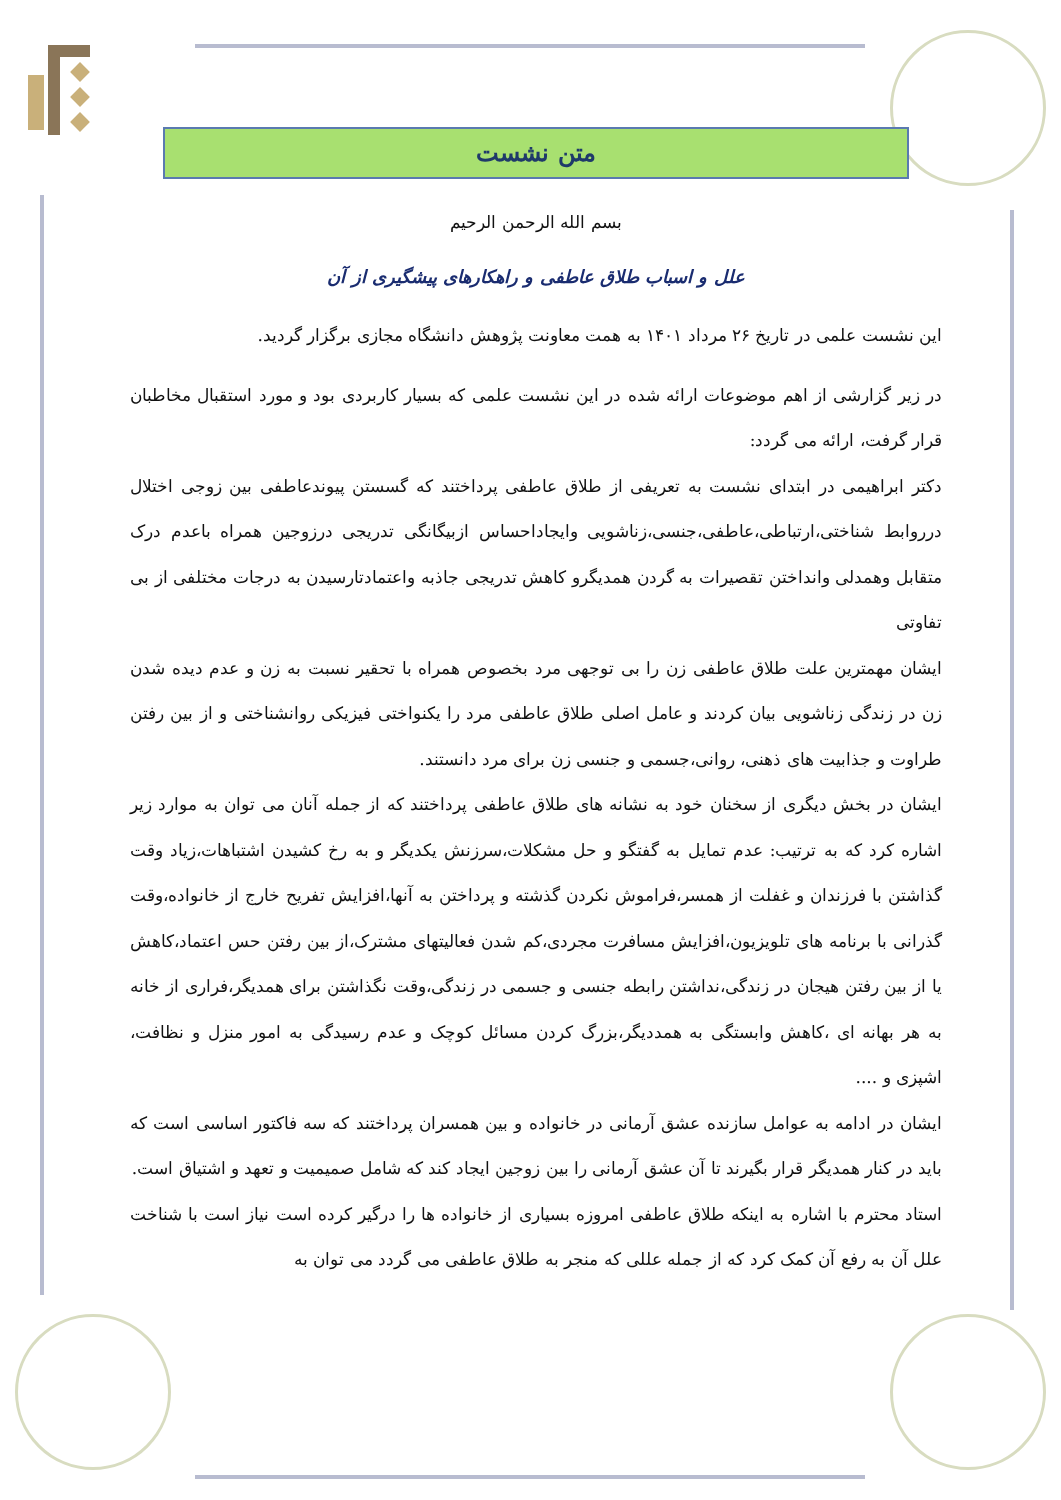متن نشست
بسم الله الرحمن الرحیم
علل و اسباب طلاق عاطفی و راهکارهای پیشگیری از آن
این نشست علمی در تاریخ ۲۶ مرداد ۱۴۰۱ به همت معاونت پژوهش دانشگاه مجازی برگزار گردید.
در زیر گزارشی از اهم موضوعات ارائه شده در این نشست علمی که بسیار کاربردی بود و مورد استقبال مخاطبان قرار گرفت، ارائه می گردد:
دکتر ابراهیمی در ابتدای نشست به تعریفی از طلاق عاطفی پرداختند که گسستن پیوندعاطفی بین زوجی اختلال درروابط شناختی،ارتباطی،عاطفی،جنسی،زناشویی وایجاداحساس ازبیگانگی تدریجی درزوجین همراه باعدم درک متقابل وهمدلی وانداختن تقصیرات به گردن همدیگرو کاهش تدریجی جاذبه واعتمادتارسیدن به درجات مختلفی از بی تفاوتی
ایشان مهمترین علت طلاق عاطفی زن را بی توجهی مرد بخصوص همراه با تحقیر نسبت به زن و عدم دیده شدن زن در زندگی زناشویی بیان کردند و عامل اصلی طلاق عاطفی مرد را یکنواختی فیزیکی روانشناختی و از بین رفتن طراوت و جذابیت های ذهنی، روانی،جسمی و جنسی زن برای مرد دانستند.
ایشان در بخش دیگری از سخنان خود به نشانه های طلاق عاطفی پرداختند که از جمله آنان می توان به موارد زیر اشاره کرد که به ترتیب: عدم تمایل به گفتگو و حل مشکلات،سرزنش یکدیگر و به رخ کشیدن اشتباهات،زیاد وقت گذاشتن با فرزندان و غفلت از همسر،فراموش نکردن گذشته و پرداختن به آنها،افزایش تفریح خارج از خانواده،وقت گذرانی با برنامه های تلویزیون،افزایش مسافرت مجردی،کم شدن فعالیتهای مشترک،از بین رفتن حس اعتماد،کاهش یا از بین رفتن هیجان در زندگی،نداشتن رابطه جنسی و جسمی در زندگی،وقت نگذاشتن برای همدیگر،فراری از خانه به هر بهانه ای ،کاهش وابستگی به همددیگر،بزرگ کردن مسائل کوچک و عدم رسیدگی به امور منزل و نظافت، اشپزی و ....
ایشان در ادامه به عوامل سازنده عشق آرمانی در خانواده و بین همسران پرداختند که سه فاکتور اساسی است که باید در کنار همدیگر قرار بگیرند تا آن عشق آرمانی را بین زوجین ایجاد کند که شامل صمیمیت و تعهد و اشتیاق است.
استاد محترم با اشاره به اینکه طلاق عاطفی امروزه بسیاری از خانواده ها را درگیر کرده است نیاز است با شناخت علل آن به رفع آن کمک کرد که از جمله عللی که منجر به طلاق عاطفی می گردد می توان به